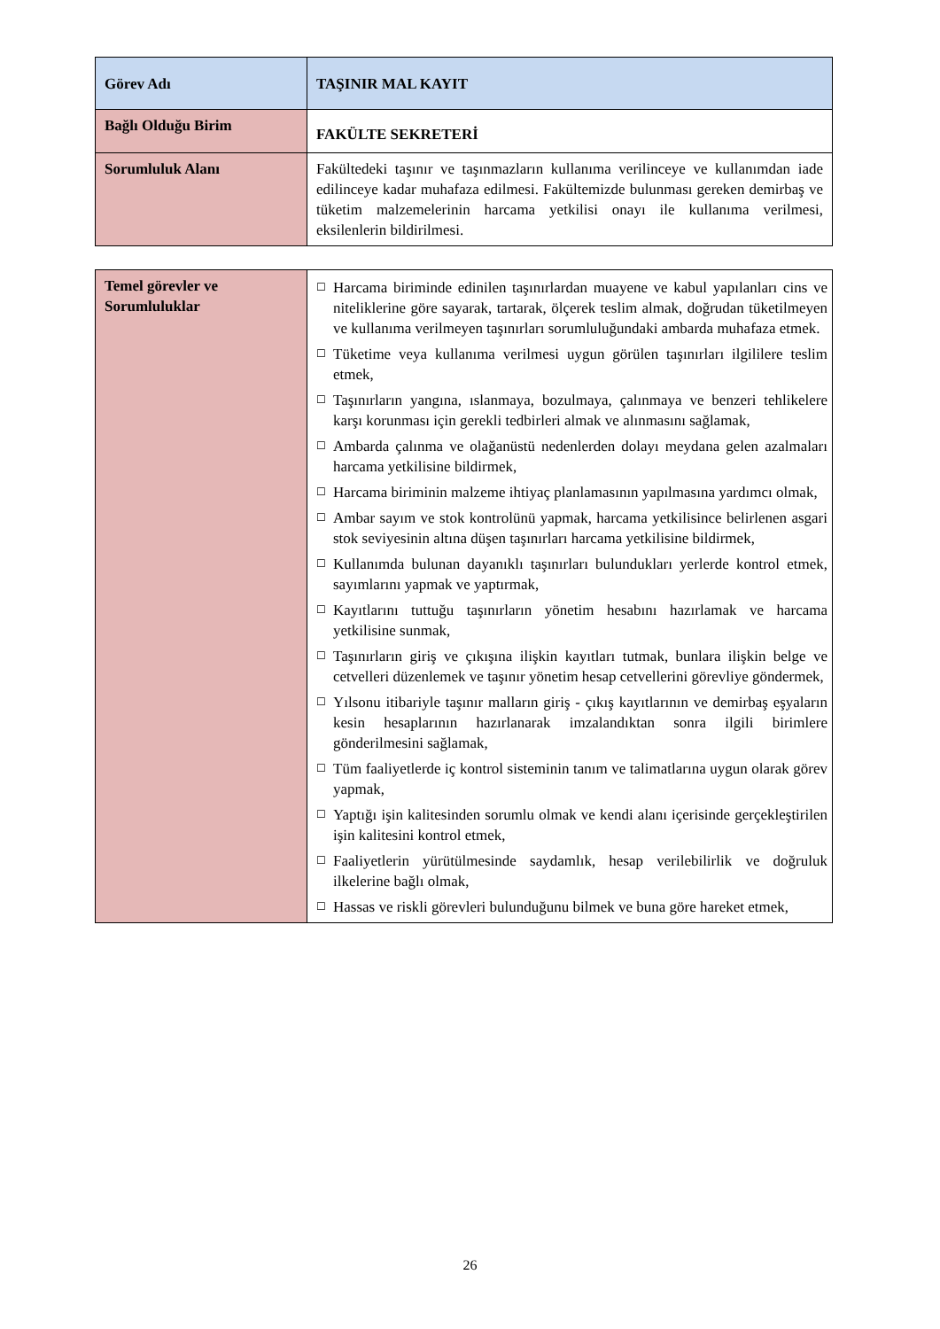| Görev Adı | TAŞINIR MAL KAYIT |
| Bağlı Olduğu Birim | FAKÜLTE SEKRETERİ |
| Sorumluluk Alanı | Fakültedeki taşınır ve taşınmazların kullanıma verilinceye ve kullanımdan iade edilinceye kadar muhafaza edilmesi. Fakültemizde bulunması gereken demirbaş ve tüketim malzemelerinin harcama yetkilisi onayı ile kullanıma verilmesi, eksilenlerin bildirilmesi. |
| Temel görevler ve Sorumluluklar | ☐ Harcama biriminde edinilen taşınırlardan muayene ve kabul yapılanları cins ve niteliklerine göre sayarak, tartarak, ölçerek teslim almak, doğrudan tüketilmeyen ve kullanıma verilmeyen taşınırları sorumluluğundaki ambarda muhafaza etmek. ☐ Tüketime veya kullanıma verilmesi uygun görülen taşınırları ilgililere teslim etmek, ☐ Taşınırların yangına, ıslanmaya, bozulmaya, çalınmaya ve benzeri tehlikelere karşı korunması için gerekli tedbirleri almak ve alınmasını sağlamak, ☐ Ambarda çalınma ve olağanüstü nedenlerden dolayı meydana gelen azalmaları harcama yetkilisine bildirmek, ☐ Harcama biriminin malzeme ihtiyaç planlamasının yapılmasına yardımcı olmak, ☐ Ambar sayım ve stok kontrolünü yapmak, harcama yetkilisince belirlenen asgari stok seviyesinin altına düşen taşınırları harcama yetkilisine bildirmek, ☐ Kullanımda bulunan dayanıklı taşınırları bulundukları yerlerde kontrol etmek, sayımlarını yapmak ve yaptırmak, ☐ Kayıtlarını tuttuğu taşınırların yönetim hesabını hazırlamak ve harcama yetkilisine sunmak, ☐ Taşınırların giriş ve çıkışına ilişkin kayıtları tutmak, bunlara ilişkin belge ve cetvelleri düzenlemek ve taşınır yönetim hesap cetvellerini görevliye göndermek, ☐ Yılsonu itibariyle taşınır malların giriş - çıkış kayıtlarının ve demirbaş eşyaların kesin hesaplarının hazırlanarak imzalandıktan sonra ilgili birimlere gönderilmesini sağlamak, ☐ Tüm faaliyetlerde iç kontrol sisteminin tanım ve talimatlarına uygun olarak görev yapmak, ☐ Yaptığı işin kalitesinden sorumlu olmak ve kendi alanı içerisinde gerçekleştirilen işin kalitesini kontrol etmek, ☐ Faaliyetlerin yürütülmesinde saydamlık, hesap verilebilirlik ve doğruluk ilkelerine bağlı olmak, ☐ Hassas ve riskli görevleri bulunduğunu bilmek ve buna göre hareket etmek, |
26